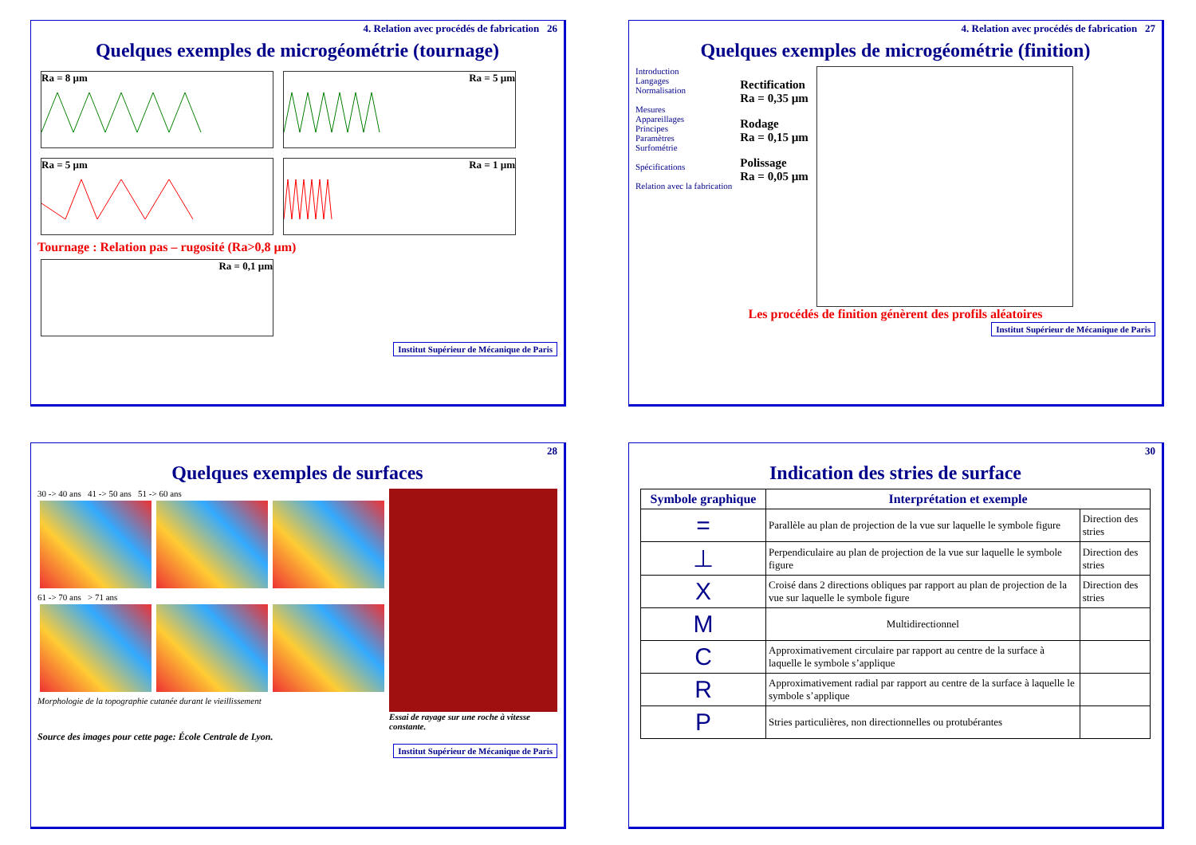4. Relation avec procédés de fabrication 26
Quelques exemples de microgéométrie (tournage)
Ra = 8 µm Ra = 5 µm Ra = 5 µm Ra = 1 µm
Tournage : Relation pas – rugosité (Ra>0,8 µm)
Ra = 0,1 µm
Institut Supérieur de Mécanique de Paris
4. Relation avec procédés de fabrication 27
Quelques exemples de microgéométrie (finition)
Introduction
Langages
Normalisation
Mesures
Appareillages
Principes
Paramètres
Surfométrie
Spécifications
Relation avec la fabrication
Rectification
Ra = 0,35 µm
Rodage
Ra = 0,15 µm
Polissage
Ra = 0,05 µm
Les procédés de finition génèrent des profils aléatoires
Institut Supérieur de Mécanique de Paris
28
Quelques exemples de surfaces
30 -> 40 ans 41 -> 50 ans 51 -> 60 ans
61 -> 70 ans > 71 ans
Morphologie de la topographie cutanée durant le vieillissement
Essai de rayage sur une roche à vitesse constante.
Source des images pour cette page: École Centrale de Lyon.
Institut Supérieur de Mécanique de Paris
30
Indication des stries de surface
| Symbole graphique | Interprétation et exemple | |
| --- | --- | --- |
| = | Parallèle au plan de projection de la vue sur laquelle le symbole figure | Direction des stries |
| ⊥ | Perpendiculaire au plan de projection de la vue sur laquelle le symbole figure | Direction des stries |
| X | Croisé dans 2 directions obliques par rapport au plan de projection de la vue sur laquelle le symbole figure | Direction des stries |
| M | Multidirectionnel | |
| C | Approximativement circulaire par rapport au centre de la surface à laquelle le symbole s’applique | |
| R | Approximativement radial par rapport au centre de la surface à laquelle le symbole s’applique | |
| P | Stries particulières, non directionnelles ou protubérantes | |